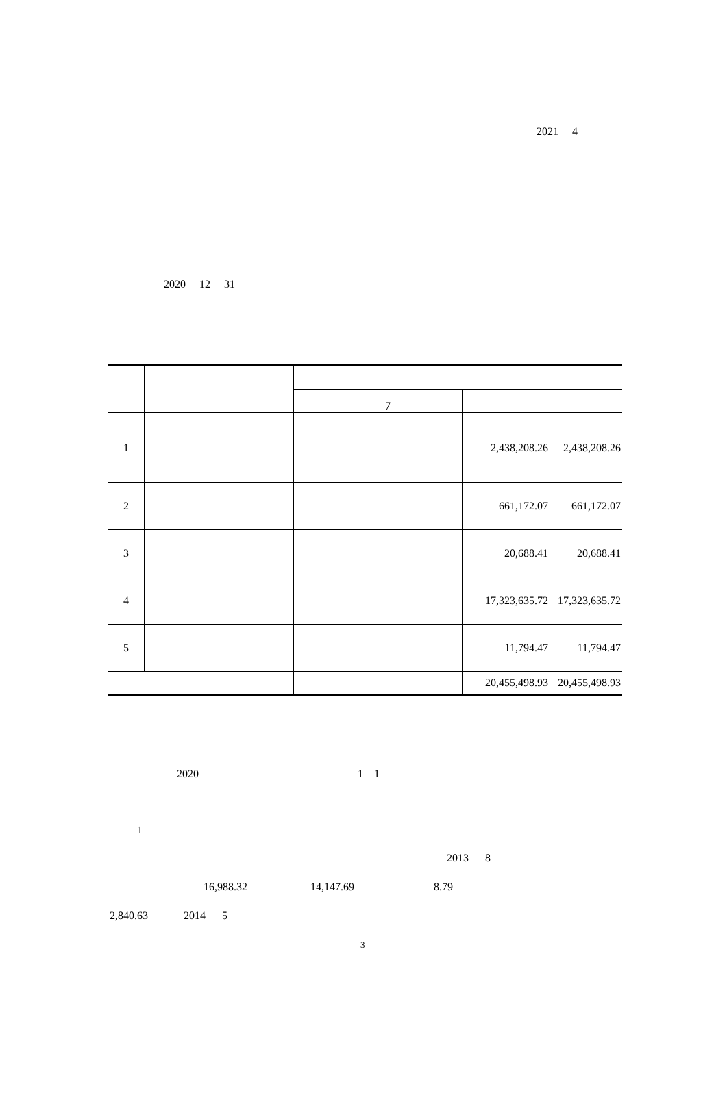2021 4
2020 12 31
| | | | 7 | | |
| 1 | | | | 2,438,208.26 | 2,438,208.26 |
| 2 | | | | 661,172.07 | 661,172.07 |
| 3 | | | | 20,688.41 | 20,688.41 |
| 4 | | | | 17,323,635.72 | 17,323,635.72 |
| 5 | | | | 11,794.47 | 11,794.47 |
| | | | | 20,455,498.93 | 20,455,498.93 |
2020 1 1
1
2013 8
16,988.32 14,147.69 8.79
2,840.63 2014 5
3